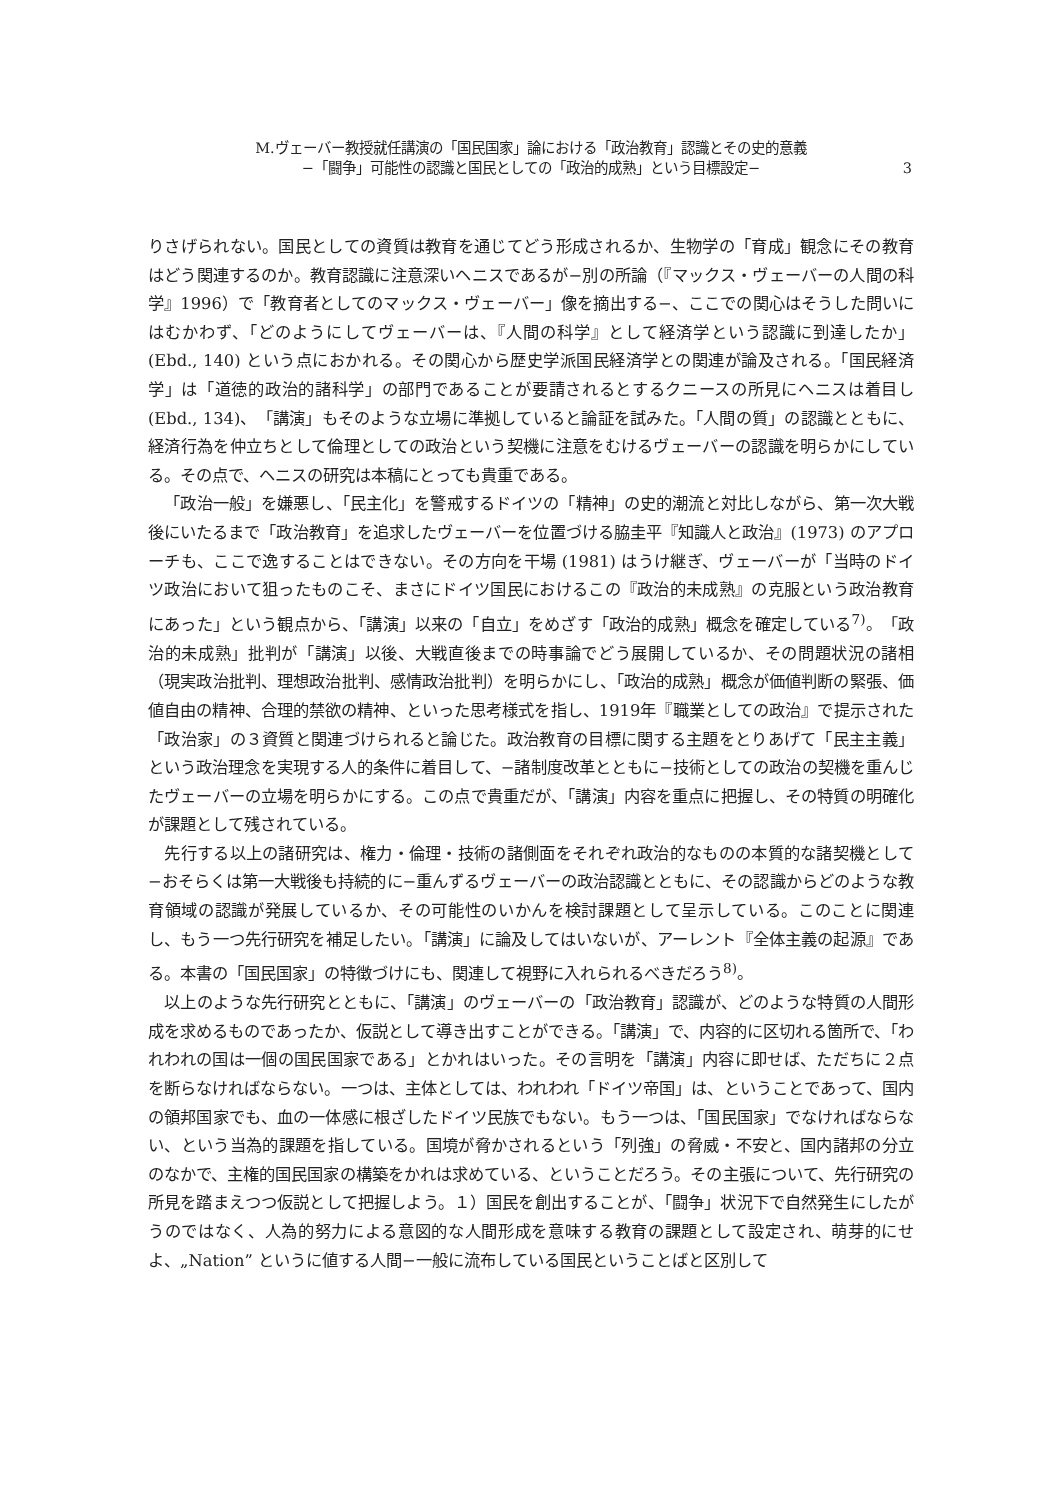M.ヴェーバー教授就任講演の「国民国家」論における「政治教育」認識とその史的意義
−「闘争」可能性の認識と国民としての「政治的成熟」という目標設定−
3
りさげられない。国民としての資質は教育を通じてどう形成されるか、生物学の「育成」観念にその教育はどう関連するのか。教育認識に注意深いヘニスであるが−別の所論（『マックス・ヴェーバーの人間の科学』1996）で「教育者としてのマックス・ヴェーバー」像を摘出する−、ここでの関心はそうした問いにはむかわず、「どのようにしてヴェーバーは、『人間の科学』として経済学という認識に到達したか」(Ebd., 140) という点におかれる。その関心から歴史学派国民経済学との関連が論及される。「国民経済学」は「道徳的政治的諸科学」の部門であることが要請されるとするクニースの所見にヘニスは着目し (Ebd., 134)、「講演」もそのような立場に準拠していると論証を試みた。「人間の質」の認識とともに、経済行為を仲立ちとして倫理としての政治という契機に注意をむけるヴェーバーの認識を明らかにしている。その点で、ヘニスの研究は本稿にとっても貴重である。
「政治一般」を嫌悪し、「民主化」を警戒するドイツの「精神」の史的潮流と対比しながら、第一次大戦後にいたるまで「政治教育」を追求したヴェーバーを位置づける脇圭平『知識人と政治』(1973) のアプローチも、ここで逸することはできない。その方向を干場 (1981) はうけ継ぎ、ヴェーバーが「当時のドイツ政治において狙ったものこそ、まさにドイツ国民におけるこの『政治的未成熟』の克服という政治教育にあった」という観点から、「講演」以来の「自立」をめざす「政治的成熟」概念を確定している<sup>7)</sup>。「政治的未成熟」批判が「講演」以後、大戦直後までの時事論でどう展開しているか、その問題状況の諸相（現実政治批判、理想政治批判、感情政治批判）を明らかにし、「政治的成熟」概念が価値判断の緊張、価値自由の精神、合理的禁欲の精神、といった思考様式を指し、1919年『職業としての政治』で提示された「政治家」の３資質と関連づけられると論じた。政治教育の目標に関する主題をとりあげて「民主主義」という政治理念を実現する人的条件に着目して、−諸制度改革とともに−技術としての政治の契機を重んじたヴェーバーの立場を明らかにする。この点で貴重だが、「講演」内容を重点に把握し、その特質の明確化が課題として残されている。
先行する以上の諸研究は、権力・倫理・技術の諸側面をそれぞれ政治的なものの本質的な諸契機として−おそらくは第一大戦後も持続的に−重んずるヴェーバーの政治認識とともに、その認識からどのような教育領域の認識が発展しているか、その可能性のいかんを検討課題として呈示している。このことに関連し、もう一つ先行研究を補足したい。「講演」に論及してはいないが、アーレント『全体主義の起源』である。本書の「国民国家」の特徴づけにも、関連して視野に入れられるべきだろう<sup>8)</sup>。
以上のような先行研究とともに、「講演」のヴェーバーの「政治教育」認識が、どのような特質の人間形成を求めるものであったか、仮説として導き出すことができる。「講演」で、内容的に区切れる箇所で、「われわれの国は一個の国民国家である」とかれはいった。その言明を「講演」内容に即せば、ただちに２点を断らなければならない。一つは、主体としては、われわれ「ドイツ帝国」は、ということであって、国内の領邦国家でも、血の一体感に根ざしたドイツ民族でもない。もう一つは、「国民国家」でなければならない、という当為的課題を指している。国境が脅かされるという「列強」の脅威・不安と、国内諸邦の分立のなかで、主権的国民国家の構築をかれは求めている、ということだろう。その主張について、先行研究の所見を踏まえつつ仮説として把握しよう。１）国民を創出することが、「闘争」状況下で自然発生にしたがうのではなく、人為的努力による意図的な人間形成を意味する教育の課題として設定され、萌芽的にせよ、„Nation” というに値する人間−一般に流布している国民ということばと区別して